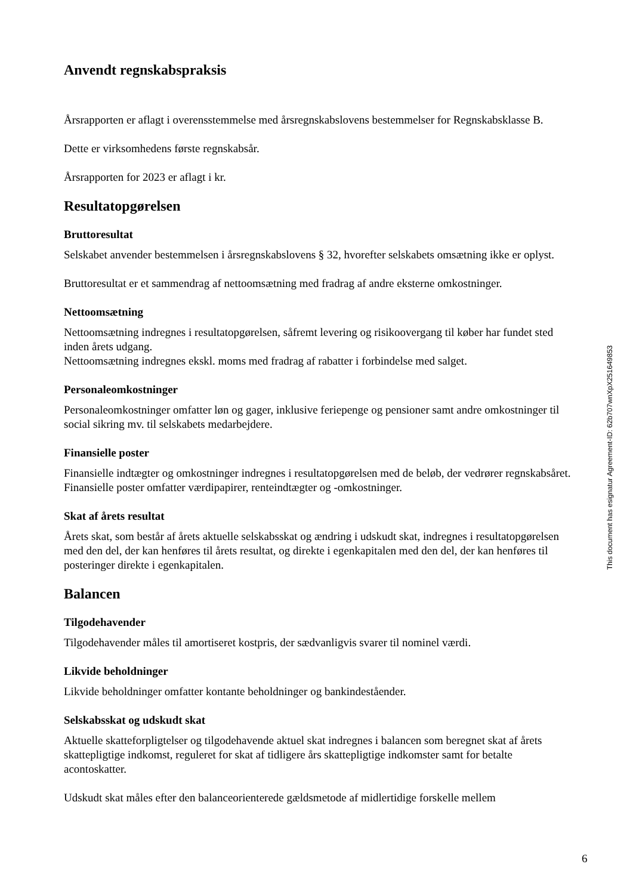Anvendt regnskabspraksis
Årsrapporten er aflagt i overensstemmelse med årsregnskabslovens bestemmelser for Regnskabsklasse B.
Dette er virksomhedens første regnskabsår.
Årsrapporten for 2023 er aflagt i kr.
Resultatopgørelsen
Bruttoresultat
Selskabet anvender bestemmelsen i årsregnskabslovens § 32, hvorefter selskabets omsætning ikke er oplyst.
Bruttoresultat er et sammendrag af nettoomsætning med fradrag af andre eksterne omkostninger.
Nettoomsætning
Nettoomsætning indregnes i resultatopgørelsen, såfremt levering og risikoovergang til køber har fundet sted inden årets udgang.
Nettoomsætning indregnes ekskl. moms med fradrag af rabatter i forbindelse med salget.
Personaleomkostninger
Personaleomkostninger omfatter løn og gager, inklusive feriepenge og pensioner samt andre omkostninger til social sikring mv. til selskabets medarbejdere.
Finansielle poster
Finansielle indtægter og omkostninger indregnes i resultatopgørelsen med de beløb, der vedrører regnskabsåret. Finansielle poster omfatter værdipapirer, renteindtægter og -omkostninger.
Skat af årets resultat
Årets skat, som består af årets aktuelle selskabsskat og ændring i udskudt skat, indregnes i resultatopgørelsen med den del, der kan henføres til årets resultat, og direkte i egenkapitalen med den del, der kan henføres til posteringer direkte i egenkapitalen.
Balancen
Tilgodehavender
Tilgodehavender måles til amortiseret kostpris, der sædvanligvis svarer til nominel værdi.
Likvide beholdninger
Likvide beholdninger omfatter kontante beholdninger og bankindeståender.
Selskabsskat og udskudt skat
Aktuelle skatteforpligtelser og tilgodehavende aktuel skat indregnes i balancen som beregnet skat af årets skattepligtige indkomst, reguleret for skat af tidligere års skattepligtige indkomster samt for betalte acontoskatter.
Udskudt skat måles efter den balanceorienterede gældsmetode af midlertidige forskelle mellem
This document has esignatur Agreement-ID: 62b707wnXpX251649853
6